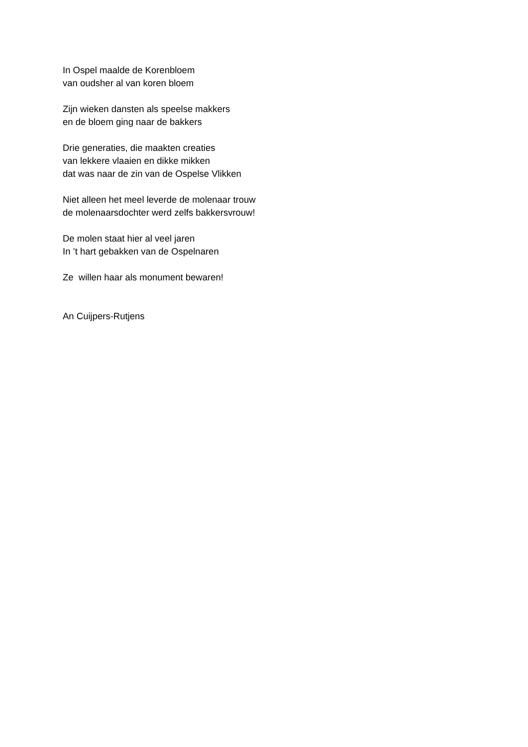In Ospel maalde de Korenbloem
van oudsher al van koren bloem
Zijn wieken dansten als speelse makkers
en de bloem ging naar de bakkers
Drie generaties, die maakten creaties
van lekkere vlaaien en dikke mikken
dat was naar de zin van de Ospelse Vlikken
Niet alleen het meel leverde de molenaar trouw
de molenaarsdochter werd zelfs bakkersvrouw!
De molen staat hier al veel jaren
In ’t hart gebakken van de Ospelnaren
Ze willen haar als monument bewaren!
An Cuijpers-Rutjens